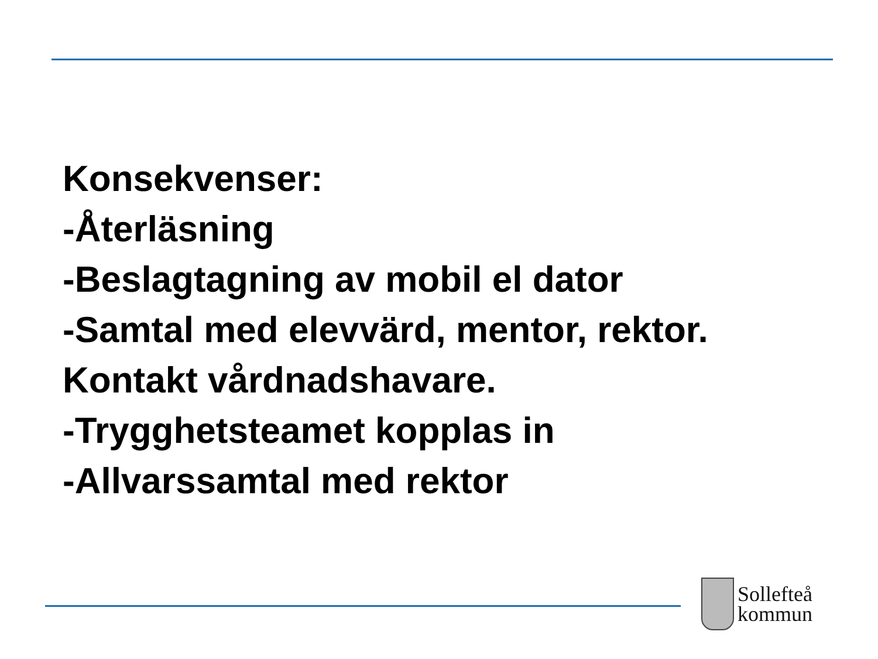Konsekvenser:
-Återläsning
-Beslagtagning av mobil el dator
-Samtal med elevvärd, mentor, rektor.
Kontakt vårdnadshavare.
-Trygghetsteamet kopplas in
-Allvarssamtal med rektor
Sollefteå
kommun